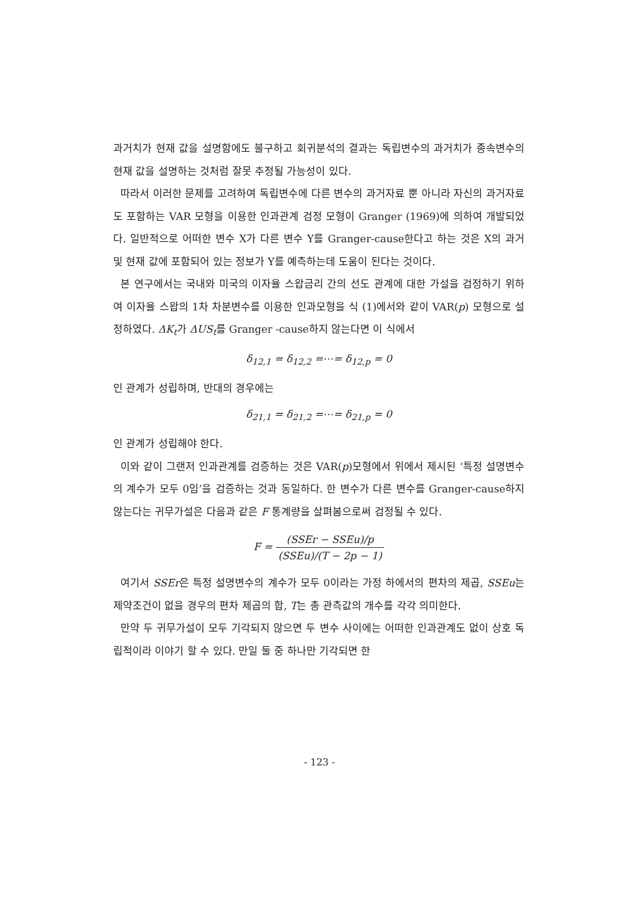과거치가 현재 값을 설명함에도 불구하고 회귀분석의 결과는 독립변수의 과거치가 종속변수의 현재 값을 설명하는 것처럼 잘못 추정될 가능성이 있다.
따라서 이러한 문제를 고려하여 독립변수에 다른 변수의 과거자료 뿐 아니라 자신의 과거자료도 포함하는 VAR 모형을 이용한 인과관계 검정 모형이 Granger (1969)에 의하여 개발되었다. 일반적으로 어떠한 변수 X가 다른 변수 Y를 Granger-cause한다고 하는 것은 X의 과거 및 현재 값에 포함되어 있는 정보가 Y를 예측하는데 도움이 된다는 것이다.
본 연구에서는 국내와 미국의 이자율 스왑금리 간의 선도 관계에 대한 가설을 검정하기 위하여 이자율 스왑의 1차 차분변수를 이용한 인과모형을 식 (1)에서와 같이 VAR(p) 모형으로 설정하였다. ΔK<sub>t</sub>가 ΔUS<sub>t</sub>를 Granger -cause하지 않는다면 이 식에서
δ<sub>12,1</sub> = δ<sub>12,2</sub> =⋯= δ<sub>12,p</sub> = 0
인 관계가 성립하며, 반대의 경우에는
δ<sub>21,1</sub> = δ<sub>21,2</sub> =⋯= δ<sub>21,p</sub> = 0
인 관계가 성립해야 한다.
이와 같이 그랜저 인과관계를 검증하는 것은 VAR(p)모형에서 위에서 제시된 ‘특정 설명변수의 계수가 모두 0임’을 검증하는 것과 동일하다. 한 변수가 다른 변수를 Granger-cause하지 않는다는 귀무가설은 다음과 같은 F 통계량을 살펴봄으로써 검정될 수 있다.
F = (SSEr − SSEu)/p (SSEu)/(T − 2p − 1)
여기서 SSEr은 특정 설명변수의 계수가 모두 0이라는 가정 하에서의 편차의 제곱, SSEu는 제약조건이 없을 경우의 편차 제곱의 합, T는 총 관측값의 개수를 각각 의미한다.
만약 두 귀무가설이 모두 기각되지 않으면 두 변수 사이에는 어떠한 인과관계도 없이 상호 독립적이라 이야기 할 수 있다. 만일 둘 중 하나만 기각되면 한
- 123 -